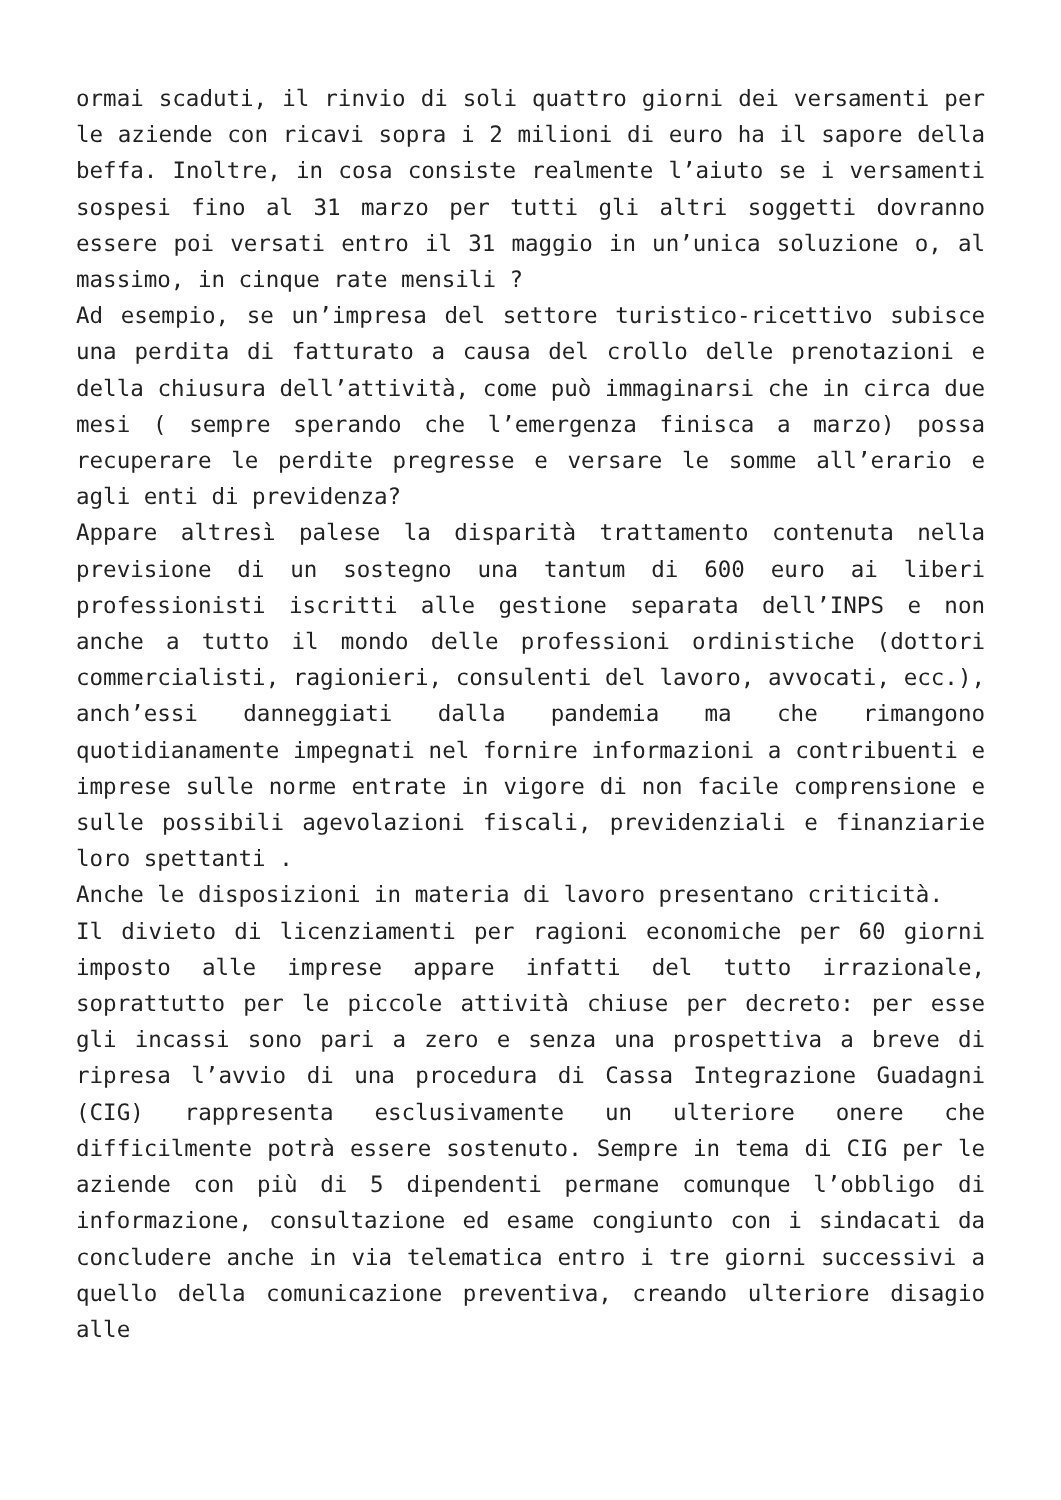ormai scaduti, il rinvio di soli quattro giorni dei versamenti per le aziende con ricavi sopra i 2 milioni di euro ha il sapore della beffa. Inoltre, in cosa consiste realmente l’aiuto se i versamenti sospesi fino al 31 marzo per tutti gli altri soggetti dovranno essere poi versati entro il 31 maggio in un’unica soluzione o, al massimo, in cinque rate mensili ?
Ad esempio, se un’impresa del settore turistico-ricettivo subisce una perdita di fatturato a causa del crollo delle prenotazioni e della chiusura dell’attività, come può immaginarsi che in circa due mesi ( sempre sperando che l’emergenza finisca a marzo) possa recuperare le perdite pregresse e versare le somme all’erario e agli enti di previdenza?
Appare altresì palese la disparità trattamento contenuta nella previsione di un sostegno una tantum di 600 euro ai liberi professionisti iscritti alle gestione separata dell’INPS e non anche a tutto il mondo delle professioni ordinistiche (dottori commercialisti, ragionieri, consulenti del lavoro, avvocati, ecc.), anch’essi danneggiati dalla pandemia ma che rimangono quotidianamente impegnati nel fornire informazioni a contribuenti e imprese sulle norme entrate in vigore di non facile comprensione e sulle possibili agevolazioni fiscali, previdenziali e finanziarie loro spettanti .
Anche le disposizioni in materia di lavoro presentano criticità.
Il divieto di licenziamenti per ragioni economiche per 60 giorni imposto alle imprese appare infatti del tutto irrazionale, soprattutto per le piccole attività chiuse per decreto: per esse gli incassi sono pari a zero e senza una prospettiva a breve di ripresa l’avvio di una procedura di Cassa Integrazione Guadagni (CIG) rappresenta esclusivamente un ulteriore onere che difficilmente potrà essere sostenuto. Sempre in tema di CIG per le aziende con più di 5 dipendenti permane comunque l’obbligo di informazione, consultazione ed esame congiunto con i sindacati da concludere anche in via telematica entro i tre giorni successivi a quello della comunicazione preventiva, creando ulteriore disagio alle